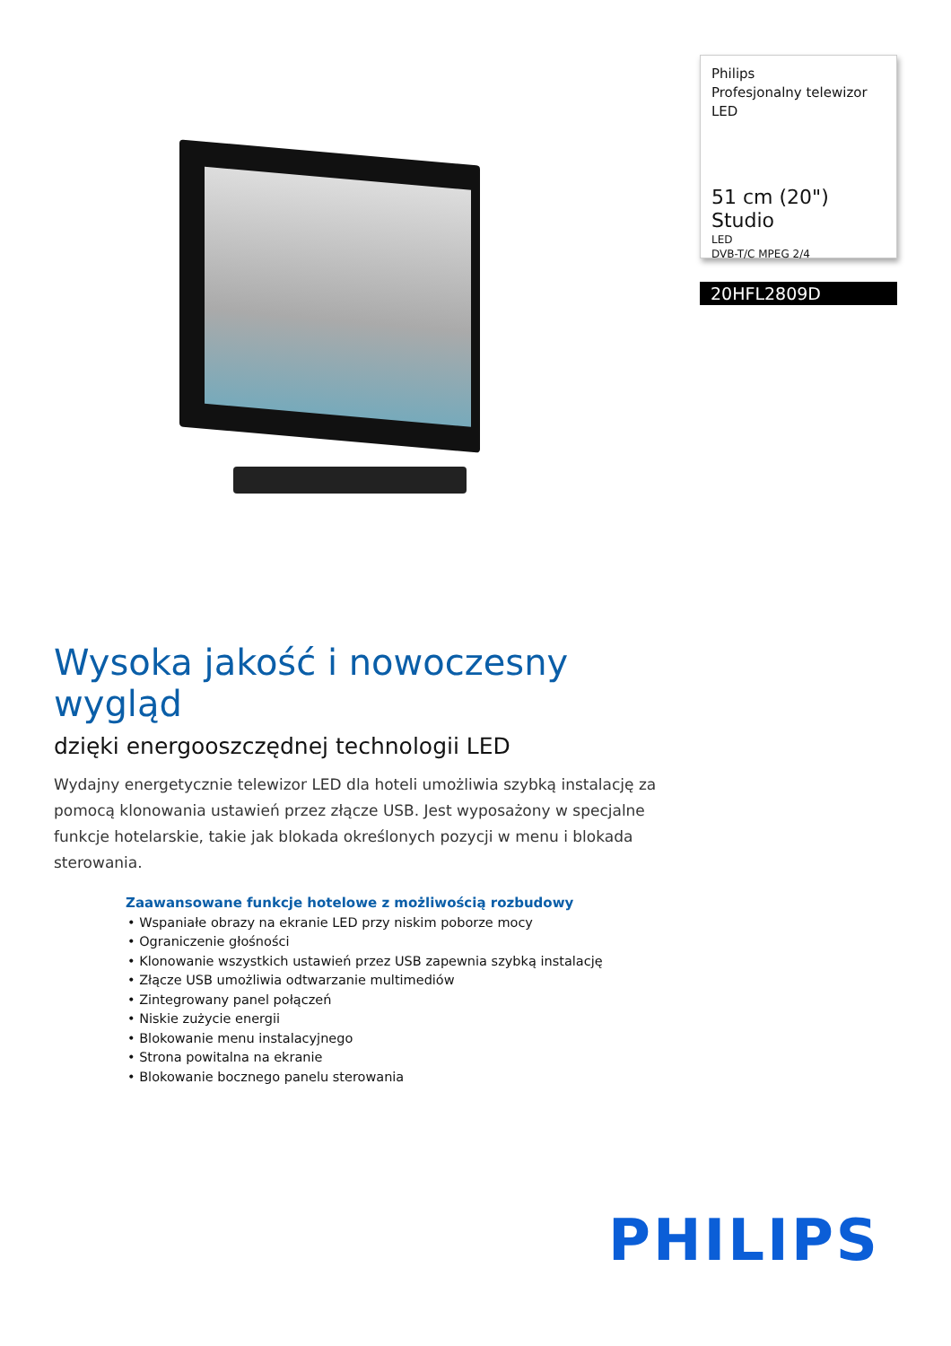Philips
Profesjonalny telewizor
LED
51 cm (20") Studio
LED
DVB-T/C MPEG 2/4
20HFL2809D
Wysoka jakość i nowoczesny wygląd
dzięki energooszczędnej technologii LED
Wydajny energetycznie telewizor LED dla hoteli umożliwia szybką instalację za pomocą klonowania ustawień przez złącze USB. Jest wyposażony w specjalne funkcje hotelarskie, takie jak blokada określonych pozycji w menu i blokada sterowania.
Zaawansowane funkcje hotelowe z możliwością rozbudowy
• Wspaniałe obrazy na ekranie LED przy niskim poborze mocy
• Ograniczenie głośności
• Klonowanie wszystkich ustawień przez USB zapewnia szybką instalację
• Złącze USB umożliwia odtwarzanie multimediów
• Zintegrowany panel połączeń
• Niskie zużycie energii
• Blokowanie menu instalacyjnego
• Strona powitalna na ekranie
• Blokowanie bocznego panelu sterowania
PHILIPS